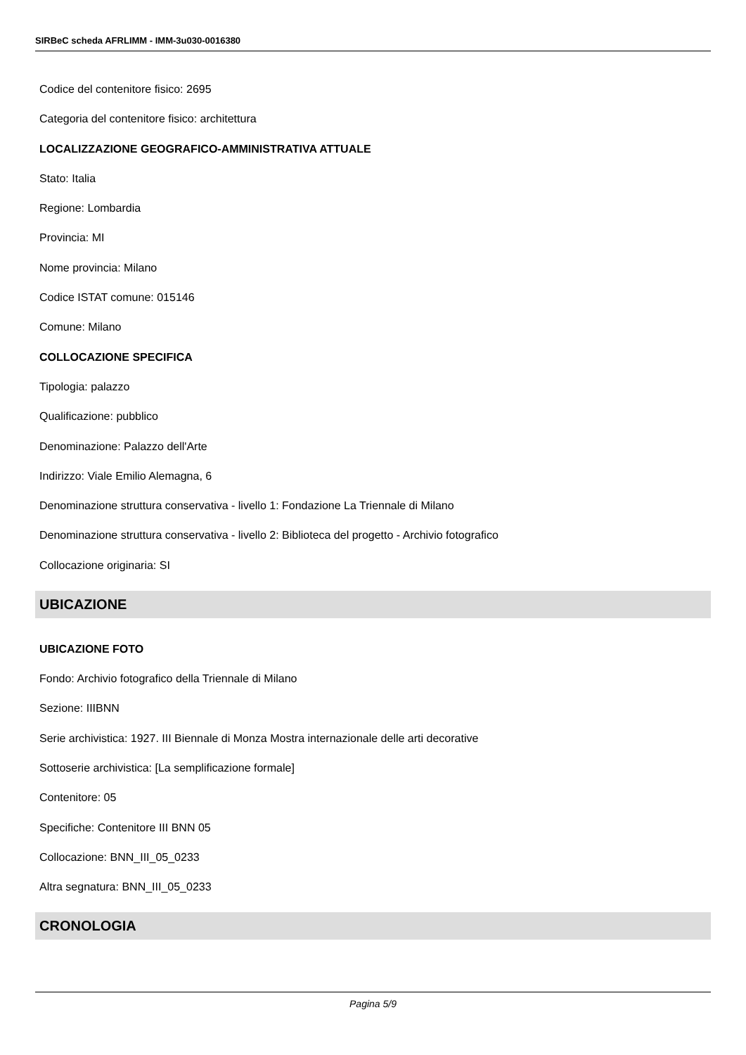SIRBeC scheda AFRLIMM - IMM-3u030-0016380
Codice del contenitore fisico: 2695
Categoria del contenitore fisico: architettura
LOCALIZZAZIONE GEOGRAFICO-AMMINISTRATIVA ATTUALE
Stato: Italia
Regione: Lombardia
Provincia: MI
Nome provincia: Milano
Codice ISTAT comune: 015146
Comune: Milano
COLLOCAZIONE SPECIFICA
Tipologia: palazzo
Qualificazione: pubblico
Denominazione: Palazzo dell'Arte
Indirizzo: Viale Emilio Alemagna, 6
Denominazione struttura conservativa - livello 1: Fondazione La Triennale di Milano
Denominazione struttura conservativa - livello 2: Biblioteca del progetto - Archivio fotografico
Collocazione originaria: SI
UBICAZIONE
UBICAZIONE FOTO
Fondo: Archivio fotografico della Triennale di Milano
Sezione: IIIBNN
Serie archivistica: 1927. III Biennale di Monza Mostra internazionale delle arti decorative
Sottoserie archivistica: [La semplificazione formale]
Contenitore: 05
Specifiche: Contenitore III BNN 05
Collocazione: BNN_III_05_0233
Altra segnatura: BNN_III_05_0233
CRONOLOGIA
Pagina 5/9